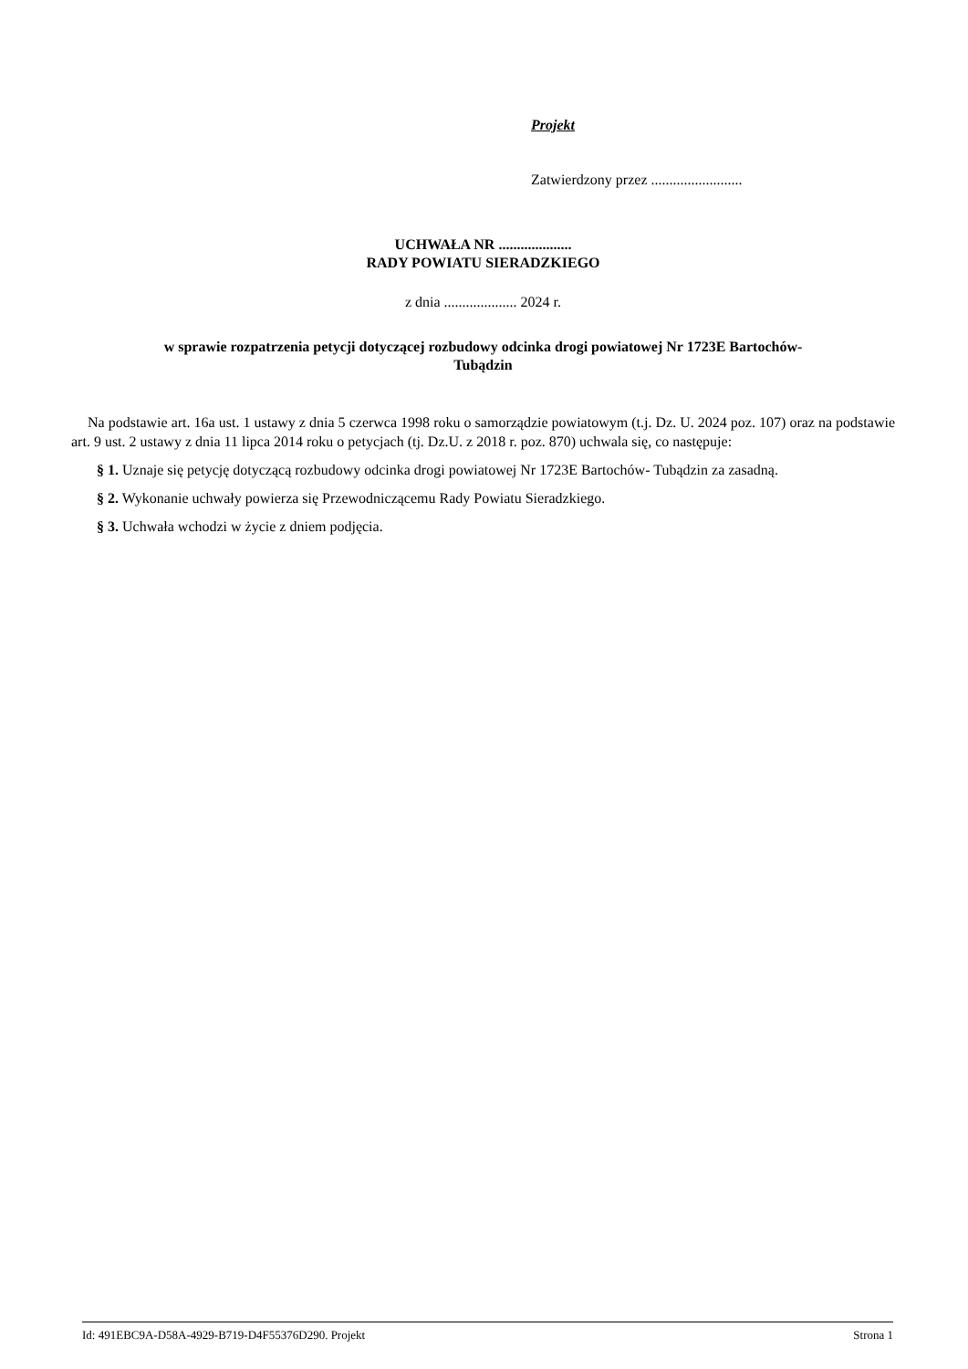Projekt
Zatwierdzony przez .........................
UCHWAŁA NR ....................
RADY POWIATU SIERADZKIEGO
z dnia .................... 2024 r.
w sprawie rozpatrzenia petycji dotyczącej rozbudowy odcinka drogi powiatowej Nr 1723E Bartochów-
Tubądzin
Na podstawie art. 16a ust. 1 ustawy z dnia 5 czerwca 1998 roku o samorządzie powiatowym (t.j. Dz. U. 2024 poz. 107) oraz na podstawie art. 9 ust. 2 ustawy z dnia 11 lipca 2014 roku o petycjach (tj. Dz.U. z 2018 r. poz. 870) uchwala się, co następuje:
§ 1. Uznaje się petycję dotyczącą rozbudowy odcinka drogi powiatowej Nr 1723E Bartochów- Tubądzin za zasadną.
§ 2. Wykonanie uchwały powierza się Przewodniczącemu Rady Powiatu Sieradzkiego.
§ 3. Uchwała wchodzi w życie z dniem podjęcia.
Id: 491EBC9A-D58A-4929-B719-D4F55376D290. Projekt Strona 1